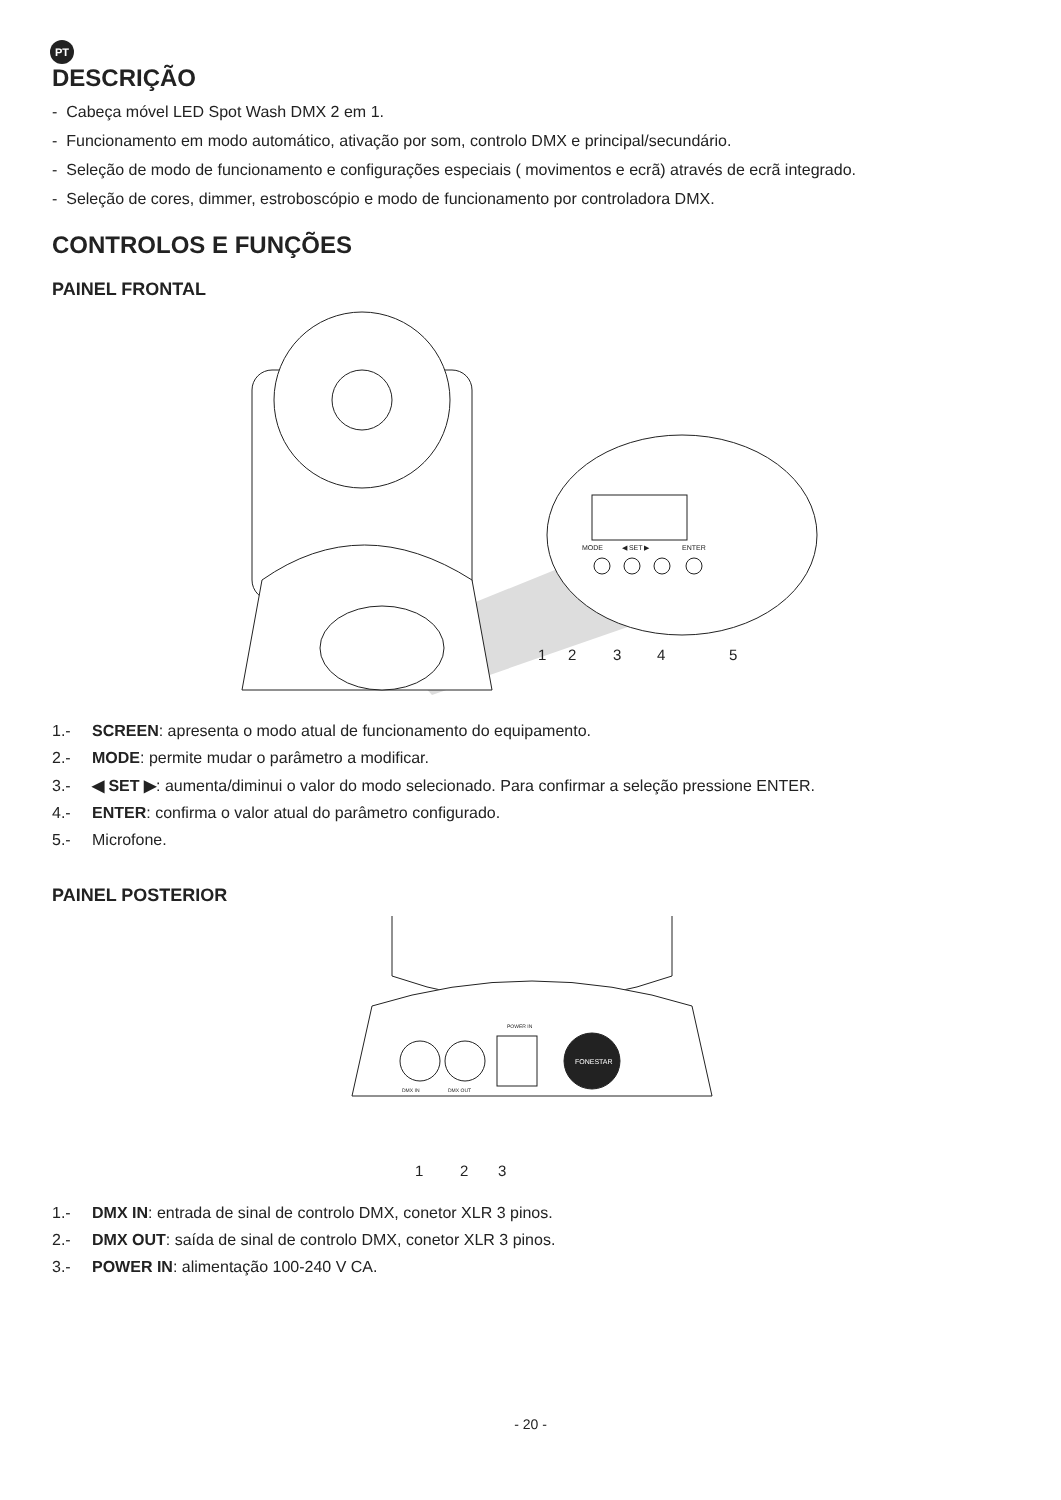PT
DESCRIÇÃO
- Cabeça móvel LED Spot Wash DMX 2 em 1.
- Funcionamento em modo automático, ativação por som, controlo DMX e principal/secundário.
- Seleção de modo de funcionamento e configurações especiais ( movimentos e ecrã) através de ecrã integrado.
- Seleção de cores, dimmer, estroboscópio e modo de funcionamento por controladora DMX.
CONTROLOS E FUNÇÕES
PAINEL FRONTAL
MODE
◀ SET ▶
ENTER
1
2
3
4
5
1.- SCREEN: apresenta o modo atual de funcionamento do equipamento.
2.- MODE: permite mudar o parâmetro a modificar.
3.- ◀ SET ▶: aumenta/diminui o valor do modo selecionado. Para confirmar a seleção pressione ENTER.
4.- ENTER: confirma o valor atual do parâmetro configurado.
5.- Microfone.
PAINEL POSTERIOR
FONESTAR
POWER IN
DMX IN
DMX OUT
1
2
3
1.- DMX IN: entrada de sinal de controlo DMX, conetor XLR 3 pinos.
2.- DMX OUT: saída de sinal de controlo DMX, conetor XLR 3 pinos.
3.- POWER IN: alimentação 100-240 V CA.
- 20 -